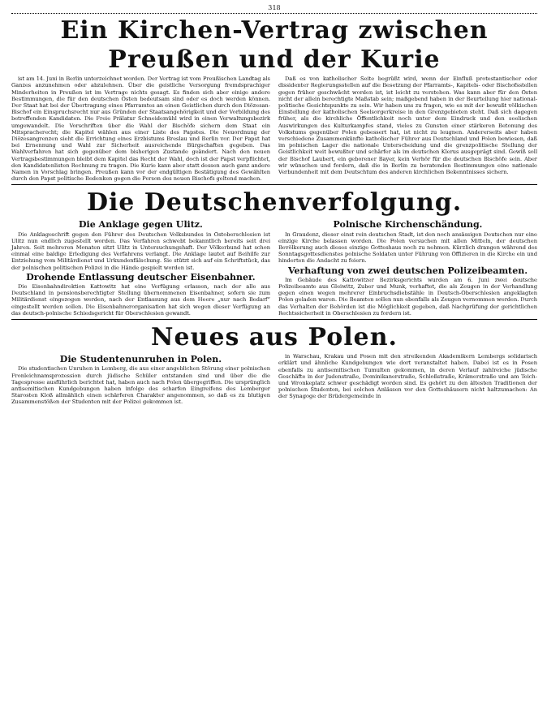318
Ein Kirchen-Vertrag zwischen Preußen und der Kurie
ist am 14. Juni in Berlin unterzeichnet worden. Der Vertrag ist vom Preußischen Landtag als Ganzes anzunehmen oder abzulehnen. Über die geistliche Versorgung fremdsprachiger Minderheiten in Preußen ist im Vertrage nichts gesagt. Es finden sich aber einige andere Bestimmungen, die für den deutschen Osten bedeutsam sind oder es doch werden können. Der Staat hat bei der Übertragung eines Pfarramtes an einen Geistlichen durch den Diözesan-Bischof ein Einspruchsrecht nur aus Gründen der Staatsangehörigkeit und der Vorbildung des betreffenden Kandidaten. Die Freie Prälatur Schneidemühl wird in einen Verwaltungsbezirk umgewandelt. Die Vorschriften über die Wahl der Bischöfe sichern dem Staat ein Mitspracherecht; die Kapitel wählen aus einer Liste des Papstes. Die Neuordnung der Diözesangrenzen sieht die Errichtung eines Erzbistums Breslau und Berlin vor. Der Papst hat bei Ernennung und Wahl zur Sicherheit ausreichende Bürgschaften gegeben. Das Wahlverfahren hat sich gegenüber dem bisherigen Zustande geändert. Nach den neuen Vertragsbestimmungen bleibt dem Kapitel das Recht der Wahl, doch ist der Papst verpflichtet, den Kandidatenlisten Rechnung zu tragen. Die Kurie kann aber statt dessen auch ganz andere Namen in Vorschlag bringen. Preußen kann vor der endgültigen Bestätigung des Gewählten durch den Papst politische Bedenken gegen die Person des neuen Bischofs geltend machen.
Daß es von katholischer Seite begrüßt wird, wenn der Einfluß protestantischer oder dissidenter Regierungsstellen auf die Besetzung der Pfarramts-, Kapitels- oder Bischofsstellen gegen früher geschwächt worden ist, ist leicht zu verstehen. Was kann aber für den Osten nicht der allein berechtigte Maßstab sein; maßgebend haben in der Beurteilung hier national-politische Gesichtspunkte zu sein. Wir haben uns zu fragen, wie es mit der bewußt völkischen Einstellung der katholischen Seelsorgerkreise in den Grenzgebieten steht. Daß sich dagegen früher, als die kirchliche Öffentlichkeit noch unter dem Eindruck und den seelischen Auswirkungen des Kulturkampfes stand, vieles zu Gunsten einer stärkeren Betonung des Volkstums gegenüber Polen gebessert hat, ist nicht zu leugnen. Andererseits aber haben verschiedene Zusammenkünfte katholischer Führer aus Deutschland und Polen bewiesen, daß im polnischen Lager die nationale Unterscheidung und die grenzpolitische Stellung der Geistlichkeit weit bewußter und schärfer als im deutschen Klerus ausgeprägt sind. Gewiß soll der Bischof Laubert, ein geborener Bayer, kein Verhör für die deutschen Bischöfe sein. Aber wir wünschen und fordern, daß die in Berlin zu beratenden Bestimmungen eine nationale Verbundenheit mit dem Deutschtum des anderen kirchlichen Bekenntnisses sichern.
Die Deutschenverfolgung.
Die Anklage gegen Ulitz.
Die Anklageschrift gegen den Führer des Deutschen Volksbundes in Ostoberschlesien ist Ulitz nun endlich zugestellt worden. Das Verfahren schwebt bekanntlich bereits seit drei Jahren. Seit mehreren Monaten sitzt Ulitz in Untersuchungshaft. Der Völkerbund hat schon einmal eine baldige Erledigung des Verfahrens verlangt. Die Anklage lautet auf Beihilfe zur Entziehung vom Militärdienst und Urkundenfälschung. Sie stützt sich auf ein Schriftstück, das der polnischen politischen Polizei in die Hände gespielt worden ist.
Drohende Entlassung deutscher Eisenbahner.
Die Eisenbahndirektion Kattowitz hat eine Verfügung erlassen, nach der alle aus Deutschland in pensionsberechtigter Stellung übernommenen Eisenbahner, sofern sie zum Militärdienst eingezogen werden, nach der Entlassung aus dem Heere „nur nach Bedarf“ eingestellt werden sollen. Die Eisenbahnerorganisation hat sich wegen dieser Verfügung an das deutsch-polnische Schiedsgericht für Oberschlesien gewandt.
Polnische Kirchenschändung.
In Graudenz, dieser einst rein deutschen Stadt, ist den noch ansässigen Deutschen nur eine einzige Kirche belassen worden. Die Polen versuchen mit allen Mitteln, der deutschen Bevölkerung auch dieses einzige Gotteshaus noch zu nehmen. Kürzlich drangen während des Sonntagsgottesdienstes polnische Soldaten unter Führung von Offizieren in die Kirche ein und hinderten die Andacht zu feiern.
Verhaftung von zwei deutschen Polizeibeamten.
Im Gebäude des Kattowitzer Bezirksgerichts wurden am 6. Juni zwei deutsche Polizeibeamte aus Gleiwitz, Zuber und Munk, verhaftet, die als Zeugen in der Verhandlung gegen einen wegen mehrerer Einbruchsdiebstähle in Deutsch-Oberschlesien angeklagten Polen geladen waren. Die Beamten sollen nun ebenfalls als Zeugen vernommen werden. Durch das Verhalten der Behörden ist die Möglichkeit gegeben, daß Nachprüfung der gerichtlichen Rechtssicherheit in Oberschlesien zu fordern ist.
Neues aus Polen.
Die Studentenunruhen in Polen.
Die studentischen Unruhen in Lemberg, die aus einer angeblichen Störung einer polnischen Fronleichnamsprozession durch jüdische Schüler entstanden sind und über die die Tagespresse ausführlich berichtet hat, haben auch nach Polen übergegriffen. Die ursprünglich antisemitischen Kundgebungen haben infolge des scharfen Eingreifens des Lemberger Starosten Kloß allmählich einen schärferen Charakter angenommen, so daß es zu blutigen Zusammenstößen der Studenten mit der Polizei gekommen ist.
in Warschau, Krakau und Posen mit den streikenden Akademikern Lembergs solidarisch erklärt und ähnliche Kundgebungen wie dort veranstaltet haben. Dabei ist es in Posen ebenfalls zu antisemitischen Tumulten gekommen, in deren Verlauf zahlreiche jüdische Geschäfte in der Judenstraße, Dominikanerstraße, Schloßstraße, Krämerstraße und am Teich- und Wronkeplatz schwer geschädigt worden sind. Es gehört zu den ältesten Traditionen der polnischen Studenten, bei solchen Anlässen vor den Gotteshäusern nicht haltzumachen: An der Synagoge der Brüdergemeinde in